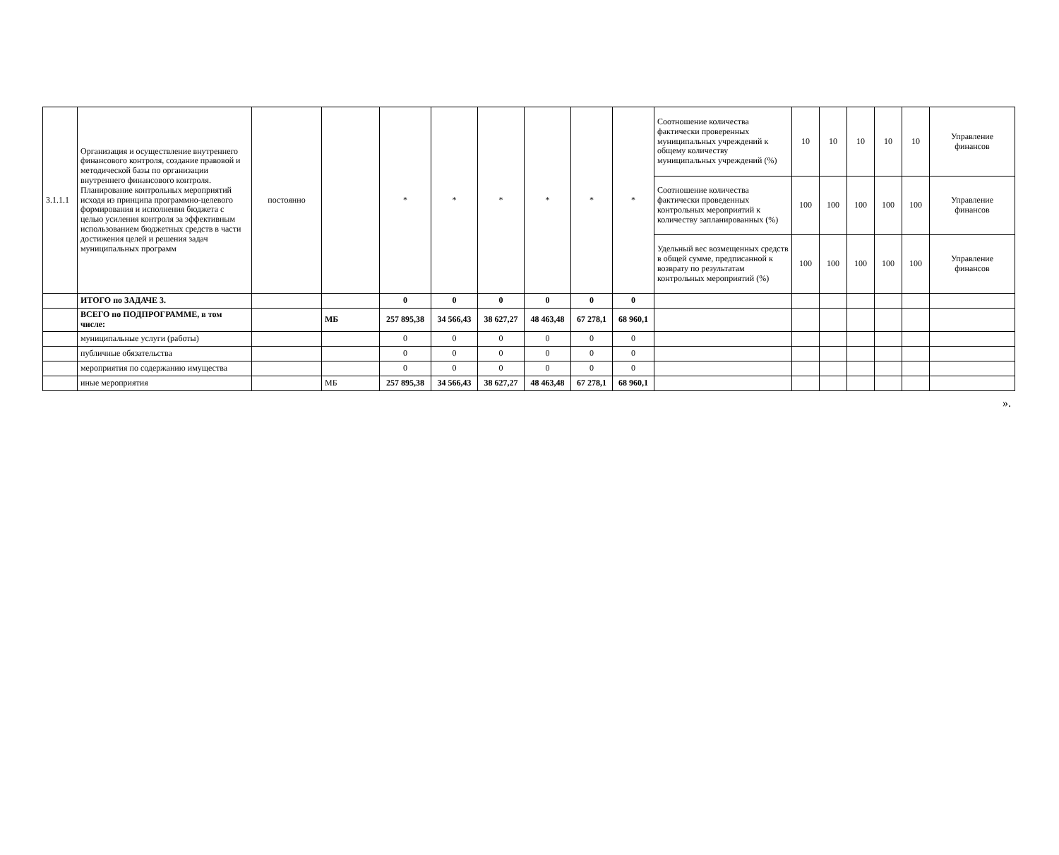| 3.1.1.1 | Организация и осуществление внутреннего финансового контроля, создание правовой и методической базы по организации внутреннего финансового контроля. Планирование контрольных мероприятий исходя из принципа программно-целевого формирования и исполнения бюджета с целью усиления контроля за эффективным использованием бюджетных средств в части достижения целей и решения задач муниципальных программ | постоянно | | * | * | * | * | * | * | Соотношение количества фактически проверенных муниципальных учреждений к общему количеству муниципальных учреждений (%) | 10 | 10 | 10 | 10 | 10 | Управление финансов |
| | | | | | | | | | | Соотношение количества фактически проведенных контрольных мероприятий к количеству запланированных (%) | 100 | 100 | 100 | 100 | 100 | Управление финансов |
| | | | | | | | | | | Удельный вес возмещенных средств в общей сумме, предписанной к возврату по результатам контрольных мероприятий (%) | 100 | 100 | 100 | 100 | 100 | Управление финансов |
| | ИТОГО по ЗАДАЧЕ 3. | | | 0 | 0 | 0 | 0 | 0 | 0 | | | | | | | |
| | ВСЕГО по ПОДПРОГРАММЕ, в том числе: | | МБ | 257 895,38 | 34 566,43 | 38 627,27 | 48 463,48 | 67 278,1 | 68 960,1 | | | | | | | |
| | муниципальные услуги (работы) | | | 0 | 0 | 0 | 0 | 0 | 0 | | | | | | | |
| | публичные обязательства | | | 0 | 0 | 0 | 0 | 0 | 0 | | | | | | | |
| | мероприятия по содержанию имущества | | | 0 | 0 | 0 | 0 | 0 | 0 | | | | | | | |
| | иные мероприятия | | МБ | 257 895,38 | 34 566,43 | 38 627,27 | 48 463,48 | 67 278,1 | 68 960,1 | | | | | | | |
».